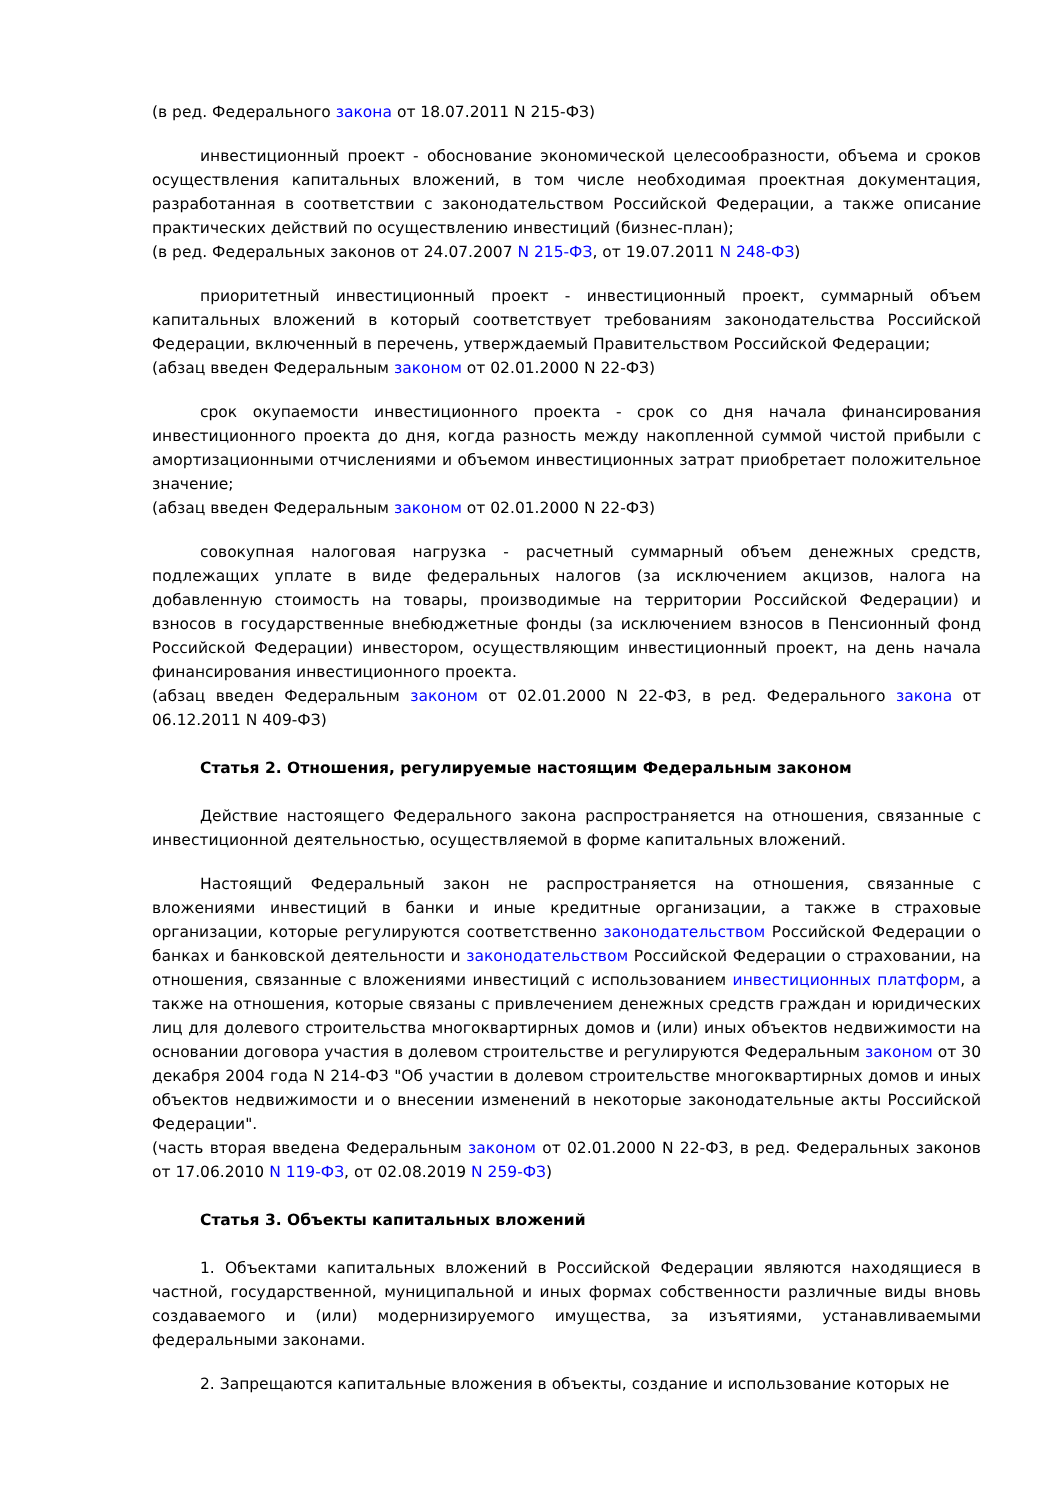(в ред. Федерального закона от 18.07.2011 N 215-ФЗ)
инвестиционный проект - обоснование экономической целесообразности, объема и сроков осуществления капитальных вложений, в том числе необходимая проектная документация, разработанная в соответствии с законодательством Российской Федерации, а также описание практических действий по осуществлению инвестиций (бизнес-план);
(в ред. Федеральных законов от 24.07.2007 N 215-ФЗ, от 19.07.2011 N 248-ФЗ)
приоритетный инвестиционный проект - инвестиционный проект, суммарный объем капитальных вложений в который соответствует требованиям законодательства Российской Федерации, включенный в перечень, утверждаемый Правительством Российской Федерации;
(абзац введен Федеральным законом от 02.01.2000 N 22-ФЗ)
срок окупаемости инвестиционного проекта - срок со дня начала финансирования инвестиционного проекта до дня, когда разность между накопленной суммой чистой прибыли с амортизационными отчислениями и объемом инвестиционных затрат приобретает положительное значение;
(абзац введен Федеральным законом от 02.01.2000 N 22-ФЗ)
совокупная налоговая нагрузка - расчетный суммарный объем денежных средств, подлежащих уплате в виде федеральных налогов (за исключением акцизов, налога на добавленную стоимость на товары, производимые на территории Российской Федерации) и взносов в государственные внебюджетные фонды (за исключением взносов в Пенсионный фонд Российской Федерации) инвестором, осуществляющим инвестиционный проект, на день начала финансирования инвестиционного проекта.
(абзац введен Федеральным законом от 02.01.2000 N 22-ФЗ, в ред. Федерального закона от 06.12.2011 N 409-ФЗ)
Статья 2. Отношения, регулируемые настоящим Федеральным законом
Действие настоящего Федерального закона распространяется на отношения, связанные с инвестиционной деятельностью, осуществляемой в форме капитальных вложений.
Настоящий Федеральный закон не распространяется на отношения, связанные с вложениями инвестиций в банки и иные кредитные организации, а также в страховые организации, которые регулируются соответственно законодательством Российской Федерации о банках и банковской деятельности и законодательством Российской Федерации о страховании, на отношения, связанные с вложениями инвестиций с использованием инвестиционных платформ, а также на отношения, которые связаны с привлечением денежных средств граждан и юридических лиц для долевого строительства многоквартирных домов и (или) иных объектов недвижимости на основании договора участия в долевом строительстве и регулируются Федеральным законом от 30 декабря 2004 года N 214-ФЗ "Об участии в долевом строительстве многоквартирных домов и иных объектов недвижимости и о внесении изменений в некоторые законодательные акты Российской Федерации".
(часть вторая введена Федеральным законом от 02.01.2000 N 22-ФЗ, в ред. Федеральных законов от 17.06.2010 N 119-ФЗ, от 02.08.2019 N 259-ФЗ)
Статья 3. Объекты капитальных вложений
1. Объектами капитальных вложений в Российской Федерации являются находящиеся в частной, государственной, муниципальной и иных формах собственности различные виды вновь создаваемого и (или) модернизируемого имущества, за изъятиями, устанавливаемыми федеральными законами.
2. Запрещаются капитальные вложения в объекты, создание и использование которых не